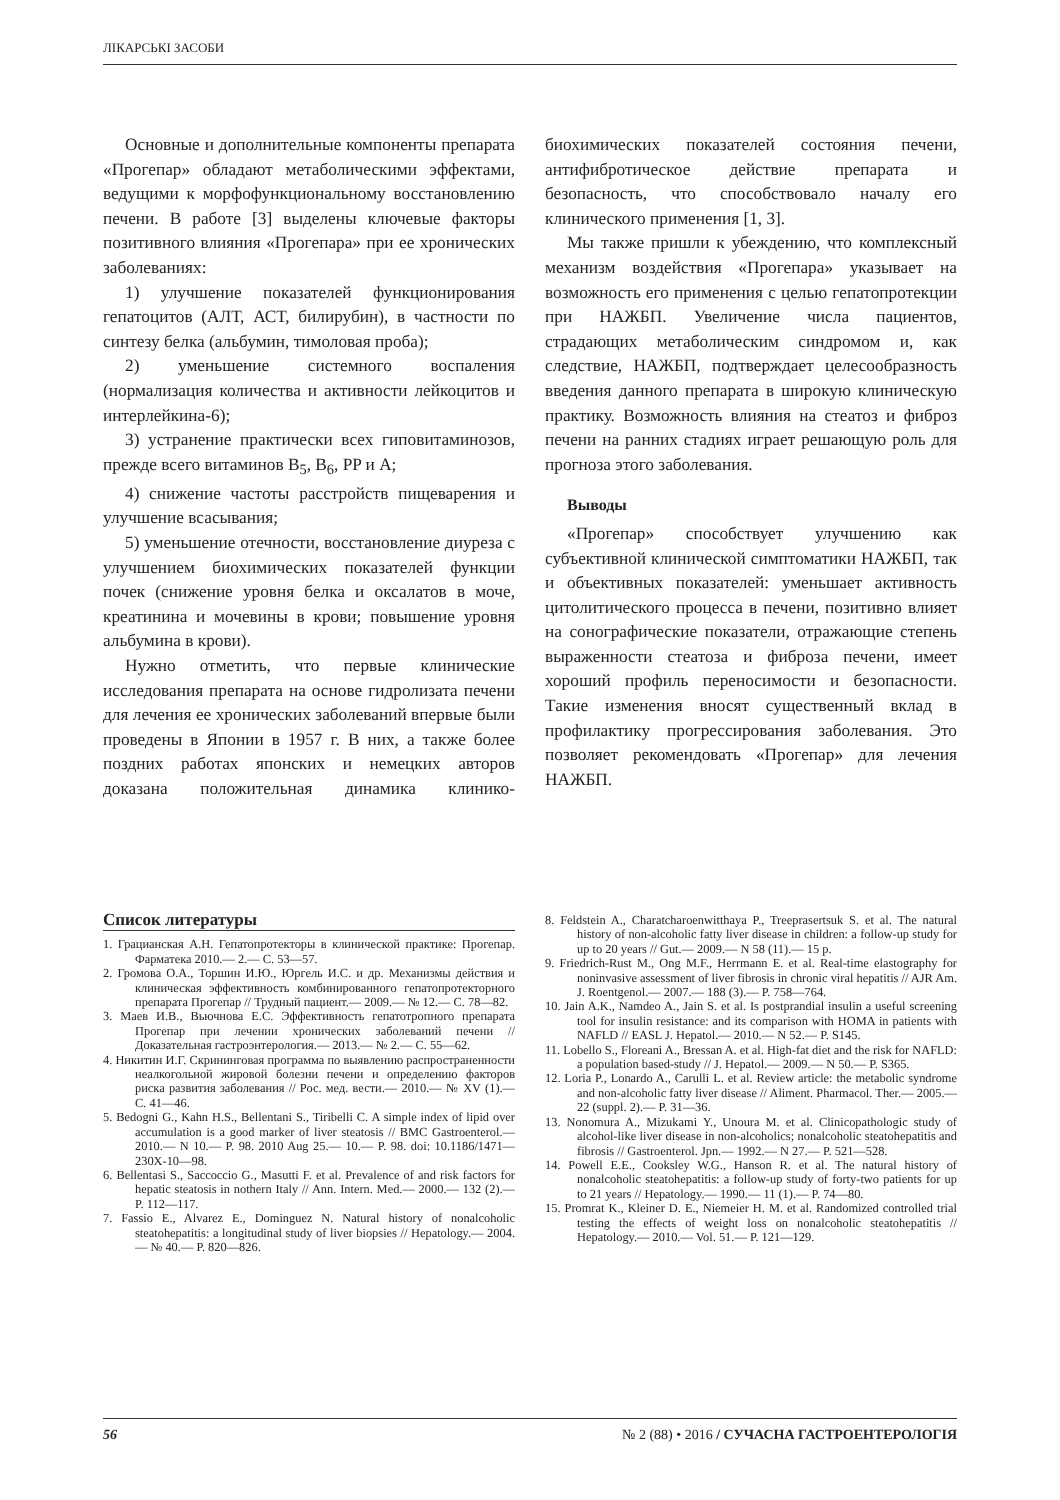ЛІКАРСЬКІ ЗАСОБИ
Основные и дополнительные компоненты препарата «Прогепар» обладают метаболическими эффектами, ведущими к морфофункциональному восстановлению печени. В работе [3] выделены ключевые факторы позитивного влияния «Прогепара» при ее хронических заболеваниях:
1) улучшение показателей функционирования гепатоцитов (АЛТ, АСТ, билирубин), в частности по синтезу белка (альбумин, тимоловая проба);
2) уменьшение системного воспаления (нормализация количества и активности лейкоцитов и интерлейкина-6);
3) устранение практически всех гиповитаминозов, прежде всего витаминов B<sub>5</sub>, B<sub>6</sub>, PP и A;
4) снижение частоты расстройств пищеварения и улучшение всасывания;
5) уменьшение отечности, восстановление диуреза с улучшением биохимических показателей функции почек (снижение уровня белка и оксалатов в моче, креатинина и мочевины в крови; повышение уровня альбумина в крови).
Нужно отметить, что первые клинические исследования препарата на основе гидролизата печени для лечения ее хронических заболеваний впервые были проведены в Японии в 1957 г. В них, а также более поздних работах японских и немецких авторов доказана положительная динамика клинико-биохимических показателей состояния печени, антифибротическое действие препарата и безопасность, что способствовало началу его клинического применения [1, 3].
Мы также пришли к убеждению, что комплексный механизм воздействия «Прогепара» указывает на возможность его применения с целью гепатопротекции при НАЖБП. Увеличение числа пациентов, страдающих метаболическим синдромом и, как следствие, НАЖБП, подтверждает целесообразность введения данного препарата в широкую клиническую практику. Возможность влияния на стеатоз и фиброз печени на ранних стадиях играет решающую роль для прогноза этого заболевания.
Выводы
«Прогепар» способствует улучшению как субъективной клинической симптоматики НАЖБП, так и объективных показателей: уменьшает активность цитолитического процесса в печени, позитивно влияет на сонографические показатели, отражающие степень выраженности стеатоза и фиброза печени, имеет хороший профиль переносимости и безопасности. Такие изменения вносят существенный вклад в профилактику прогрессирования заболевания. Это позволяет рекомендовать «Прогепар» для лечения НАЖБП.
Список литературы
1. Грацианская А.Н. Гепатопротекторы в клинической практике: Прогепар. Фарматека 2010.— 2.— С. 53—57.
2. Громова О.А., Торшин И.Ю., Юргель И.С. и др. Механизмы действия и клиническая эффективность комбинированного гепатопротекторного препарата Прогепар // Трудный пациент.— 2009.— № 12.— С. 78—82.
3. Маев И.В., Вьючнова Е.С. Эффективность гепатотропного препарата Прогепар при лечении хронических заболеваний печени // Доказательная гастроэнтерология.— 2013.— № 2.— С. 55—62.
4. Никитин И.Г. Скрининговая программа по выявлению распространенности неалкогольной жировой болезни печени и определению факторов риска развития заболевания // Рос. мед. вести.— 2010.— № XV (1).— С. 41—46.
5. Bedogni G., Kahn H.S., Bellentani S., Tiribelli C. A simple index of lipid over accumulation is a good marker of liver steatosis // BMC Gastroenterol.— 2010.— N 10.— P. 98. 2010 Aug 25.— 10.— P. 98. doi: 10.1186/1471—230X-10—98.
6. Bellentasi S., Saccoccio G., Masutti F. et al. Prevalence of and risk factors for hepatic steatosis in nothern Italy // Ann. Intern. Med.— 2000.— 132 (2).— P. 112—117.
7. Fassio E., Alvarez E., Dominguez N. Natural history of nonalcoholic steatohepatitis: a longitudinal study of liver biopsies // Hepatology.— 2004.— № 40.— P. 820—826.
8. Feldstein A., Charatcharoenwitthaya P., Treeprasertsuk S. et al. The natural history of non-alcoholic fatty liver disease in children: a follow-up study for up to 20 years // Gut.— 2009.— N 58 (11).— 15 p.
9. Friedrich-Rust M., Ong M.F., Herrmann E. et al. Real-time elastography for noninvasive assessment of liver fibrosis in chronic viral hepatitis // AJR Am. J. Roentgenol.— 2007.— 188 (3).— P. 758—764.
10. Jain A.K., Namdeo A., Jain S. et al. Is postprandial insulin a useful screening tool for insulin resistance: and its comparison with HOMA in patients with NAFLD // EASL J. Hepatol.— 2010.— N 52.— P. S145.
11. Lobello S., Floreani A., Bressan A. et al. High-fat diet and the risk for NAFLD: a population based-study // J. Hepatol.— 2009.— N 50.— P. S365.
12. Loria P., Lonardo A., Carulli L. et al. Review article: the metabolic syndrome and non-alcoholic fatty liver disease // Aliment. Pharmacol. Ther.— 2005.— 22 (suppl. 2).— P. 31—36.
13. Nonomura A., Mizukami Y., Unoura M. et al. Clinicopathologic study of alcohol-like liver disease in non-alcoholics; nonalcoholic steatohepatitis and fibrosis // Gastroenterol. Jpn.— 1992.— N 27.— P. 521—528.
14. Powell E.E., Cooksley W.G., Hanson R. et al. The natural history of nonalcoholic steatohepatitis: a follow-up study of forty-two patients for up to 21 years // Hepatology.— 1990.— 11 (1).— P. 74—80.
15. Promrat K., Kleiner D. E., Niemeier H. M. et al. Randomized controlled trial testing the effects of weight loss on nonalcoholic steatohepatitis // Hepatology.— 2010.— Vol. 51.— P. 121—129.
56 № 2 (88) • 2016 / СУЧАСНА ГАСТРОЕНТЕРОЛОГІЯ